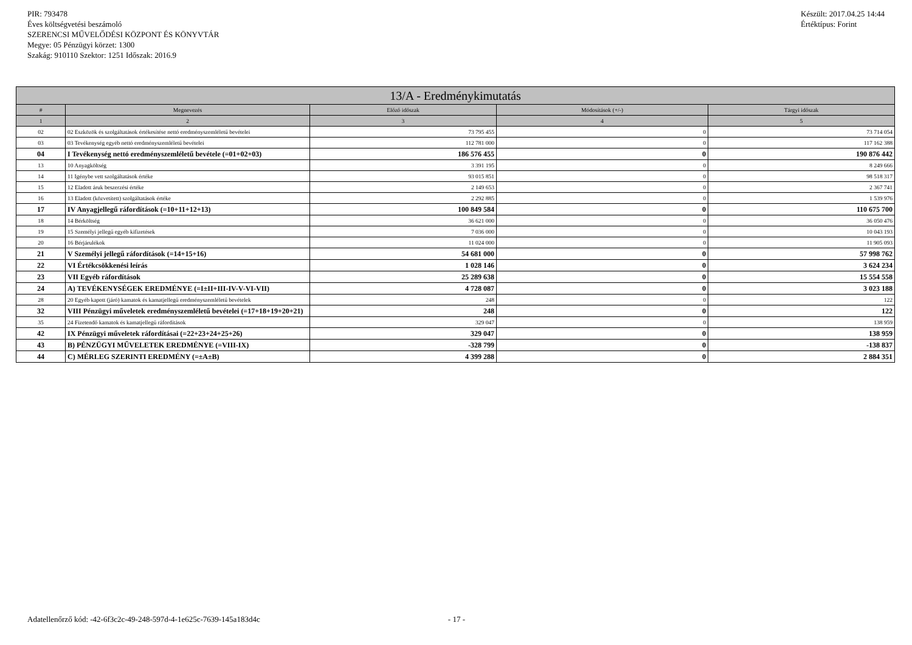PIR: 793478
Éves költségvetési beszámoló
SZERENCSI MŰVELŐDÉSI KÖZPONT ÉS KÖNYVTÁR
Megye: 05 Pénzügyi körzet: 1300
Szakág: 910110 Szektor: 1251 Időszak: 2016.9
Készült: 2017.04.25 14:44
Értéktípus: Forint
| 13/A - Eredménykimutatás | | | | |
| --- | --- | --- | --- | --- |
| # | Megnevezés | Előző időszak | Módosítások (+/-) | Tárgyi időszak |
| 1 | 2 | 3 | 4 | 5 |
| 02 | 02 Eszközök és szolgáltatások értékesítése nettó eredményszemléletű bevételei | 73 795 455 | 0 | 73 714 054 |
| 03 | 03 Tevékenység egyéb nettó eredményszemléletű bevételei | 112 781 000 | 0 | 117 162 388 |
| 04 | I Tevékenység nettó eredményszemléletű bevétele (=01+02+03) | 186 576 455 | 0 | 190 876 442 |
| 13 | 10 Anyagköltség | 3 391 195 | 0 | 8 249 666 |
| 14 | 11 Igénybe vett szolgáltatások értéke | 93 015 851 | 0 | 98 518 317 |
| 15 | 12 Eladott áruk beszerzési értéke | 2 149 653 | 0 | 2 367 741 |
| 16 | 13 Eladott (közvetített) szolgáltatások értéke | 2 292 885 | 0 | 1 539 976 |
| 17 | IV Anyagjellegű ráfordítások (=10+11+12+13) | 100 849 584 | 0 | 110 675 700 |
| 18 | 14 Bérköltség | 36 621 000 | 0 | 36 050 476 |
| 19 | 15 Személyi jellegű egyéb kifizetések | 7 036 000 | 0 | 10 043 193 |
| 20 | 16 Bérjárulékok | 11 024 000 | 0 | 11 905 093 |
| 21 | V Személyi jellegű ráfordítások (=14+15+16) | 54 681 000 | 0 | 57 998 762 |
| 22 | VI Értékcsökkenési leírás | 1 028 146 | 0 | 3 624 234 |
| 23 | VII Egyéb ráfordítások | 25 289 638 | 0 | 15 554 558 |
| 24 | A) TEVÉKENYSÉGEK EREDMÉNYE (=I±II+III-IV-V-VI-VII) | 4 728 087 | 0 | 3 023 188 |
| 28 | 20 Egyéb kapott (járó) kamatok és kamatjellegű eredményszemléletű bevételek | 248 | 0 | 122 |
| 32 | VIII Pénzügyi műveletek eredményszemléletű bevételei (=17+18+19+20+21) | 248 | 0 | 122 |
| 35 | 24 Fizetendő kamatok és kamatjellegű ráfordítások | 329 047 | 0 | 138 959 |
| 42 | IX Pénzügyi műveletek ráfordításai (=22+23+24+25+26) | 329 047 | 0 | 138 959 |
| 43 | B) PÉNZÜGYI MŰVELETEK EREDMÉNYE (=VIII-IX) | -328 799 | 0 | -138 837 |
| 44 | C) MÉRLEG SZERINTI EREDMÉNY (=±A±B) | 4 399 288 | 0 | 2 884 351 |
Adatellenőrző kód: -42-6f3c2c-49-248-597d-4-1e625c-7639-145a183d4c - 17 -